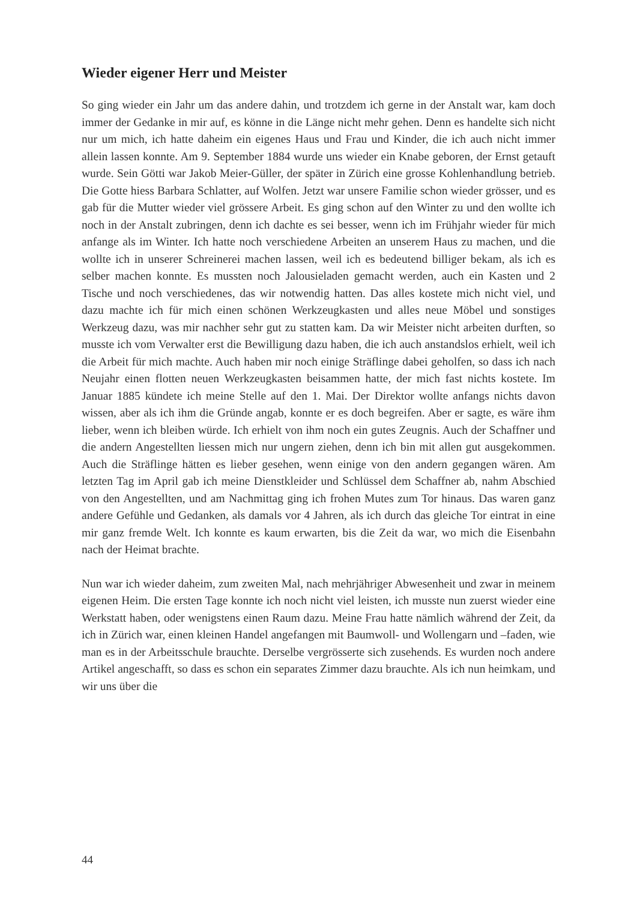Wieder eigener Herr und Meister
So ging wieder ein Jahr um das andere dahin, und trotzdem ich gerne in der Anstalt war, kam doch immer der Gedanke in mir auf, es könne in die Länge nicht mehr gehen. Denn es handelte sich nicht nur um mich, ich hatte daheim ein eigenes Haus und Frau und Kinder, die ich auch nicht immer allein lassen konnte. Am 9. September 1884 wurde uns wieder ein Knabe geboren, der Ernst getauft wurde. Sein Götti war Jakob Meier-Güller, der später in Zürich eine grosse Kohlenhandlung betrieb. Die Gotte hiess Barbara Schlatter, auf Wolfen. Jetzt war unsere Familie schon wieder grösser, und es gab für die Mutter wieder viel grössere Arbeit. Es ging schon auf den Winter zu und den wollte ich noch in der Anstalt zubringen, denn ich dachte es sei besser, wenn ich im Frühjahr wieder für mich anfange als im Winter. Ich hatte noch verschiedene Arbeiten an unserem Haus zu machen, und die wollte ich in unserer Schreinerei machen lassen, weil ich es bedeutend billiger bekam, als ich es selber machen konnte. Es mussten noch Jalousieladen gemacht werden, auch ein Kasten und 2 Tische und noch verschiedenes, das wir notwendig hatten. Das alles kostete mich nicht viel, und dazu machte ich für mich einen schönen Werkzeugkasten und alles neue Möbel und sonstiges Werkzeug dazu, was mir nachher sehr gut zu statten kam. Da wir Meister nicht arbeiten durften, so musste ich vom Verwalter erst die Bewilligung dazu haben, die ich auch anstandslos erhielt, weil ich die Arbeit für mich machte. Auch haben mir noch einige Sträflinge dabei geholfen, so dass ich nach Neujahr einen flotten neuen Werkzeugkasten beisammen hatte, der mich fast nichts kostete. Im Januar 1885 kündete ich meine Stelle auf den 1. Mai. Der Direktor wollte anfangs nichts davon wissen, aber als ich ihm die Gründe angab, konnte er es doch begreifen. Aber er sagte, es wäre ihm lieber, wenn ich bleiben würde. Ich erhielt von ihm noch ein gutes Zeugnis. Auch der Schaffner und die andern Angestellten liessen mich nur ungern ziehen, denn ich bin mit allen gut ausgekommen. Auch die Sträflinge hätten es lieber gesehen, wenn einige von den andern gegangen wären. Am letzten Tag im April gab ich meine Dienstkleider und Schlüssel dem Schaffner ab, nahm Abschied von den Angestellten, und am Nachmittag ging ich frohen Mutes zum Tor hinaus. Das waren ganz andere Gefühle und Gedanken, als damals vor 4 Jahren, als ich durch das gleiche Tor eintrat in eine mir ganz fremde Welt. Ich konnte es kaum erwarten, bis die Zeit da war, wo mich die Eisenbahn nach der Heimat brachte.
Nun war ich wieder daheim, zum zweiten Mal, nach mehrjähriger Abwesenheit und zwar in meinem eigenen Heim. Die ersten Tage konnte ich noch nicht viel leisten, ich musste nun zuerst wieder eine Werkstatt haben, oder wenigstens einen Raum dazu. Meine Frau hatte nämlich während der Zeit, da ich in Zürich war, einen kleinen Handel angefangen mit Baumwoll- und Wollengarn und –faden, wie man es in der Arbeitsschule brauchte. Derselbe vergrösserte sich zusehends. Es wurden noch andere Artikel angeschafft, so dass es schon ein separates Zimmer dazu brauchte. Als ich nun heimkam, und wir uns über die
44